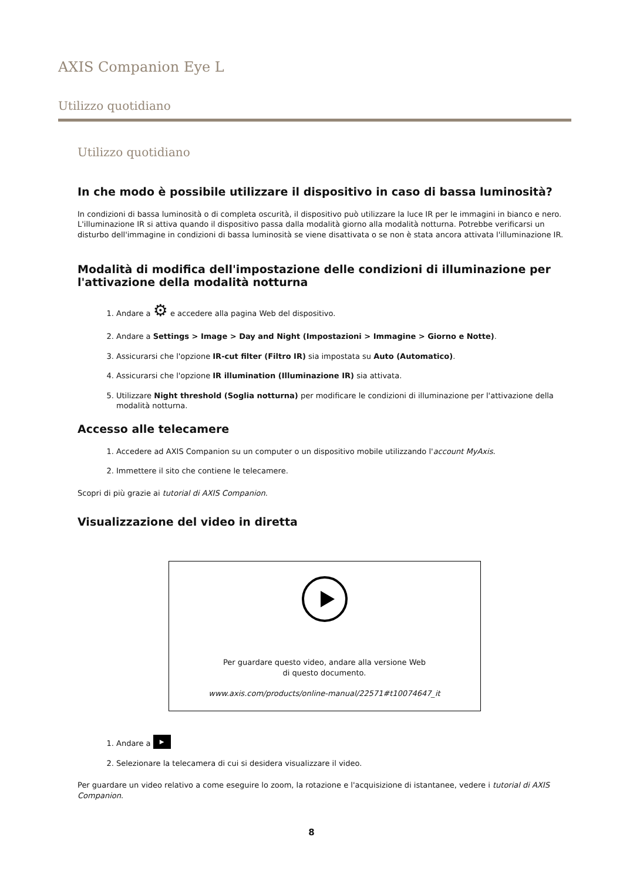AXIS Companion Eye L
Utilizzo quotidiano
Utilizzo quotidiano
In che modo è possibile utilizzare il dispositivo in caso di bassa luminosità?
In condizioni di bassa luminosità o di completa oscurità, il dispositivo può utilizzare la luce IR per le immagini in bianco e nero. L'illuminazione IR si attiva quando il dispositivo passa dalla modalità giorno alla modalità notturna. Potrebbe verificarsi un disturbo dell'immagine in condizioni di bassa luminosità se viene disattivata o se non è stata ancora attivata l'illuminazione IR.
Modalità di modifica dell'impostazione delle condizioni di illuminazione per l'attivazione della modalità notturna
1. Andare a ⚙ e accedere alla pagina Web del dispositivo.
2. Andare a Settings > Image > Day and Night (Impostazioni > Immagine > Giorno e Notte).
3. Assicurarsi che l'opzione IR-cut filter (Filtro IR) sia impostata su Auto (Automatico).
4. Assicurarsi che l'opzione IR illumination (Illuminazione IR) sia attivata.
5. Utilizzare Night threshold (Soglia notturna) per modificare le condizioni di illuminazione per l'attivazione della modalità notturna.
Accesso alle telecamere
1. Accedere ad AXIS Companion su un computer o un dispositivo mobile utilizzando l'account MyAxis.
2. Immettere il sito che contiene le telecamere.
Scopri di più grazie ai tutorial di AXIS Companion.
Visualizzazione del video in diretta
Per guardare questo video, andare alla versione Web
di questo documento.
www.axis.com/products/online-manual/22571#t10074647_it
1. Andare a ▶
2. Selezionare la telecamera di cui si desidera visualizzare il video.
Per guardare un video relativo a come eseguire lo zoom, la rotazione e l'acquisizione di istantanee, vedere i tutorial di AXIS Companion.
8